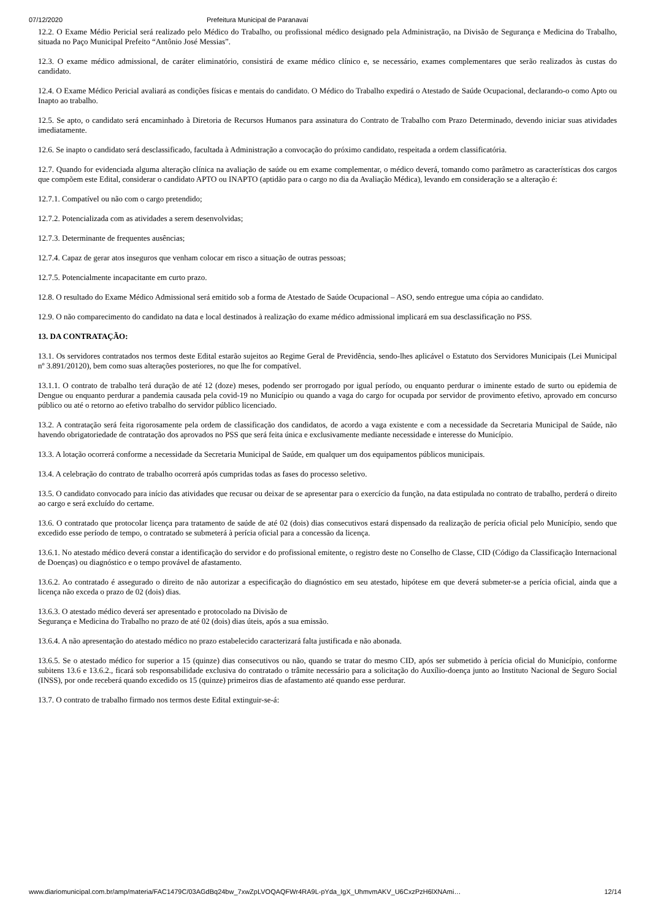07/12/2020 Prefeitura Municipal de Paranavaí
12.2. O Exame Médio Pericial será realizado pelo Médico do Trabalho, ou profissional médico designado pela Administração, na Divisão de Segurança e Medicina do Trabalho, situada no Paço Municipal Prefeito “Antônio José Messias”.
12.3. O exame médico admissional, de caráter eliminatório, consistirá de exame médico clínico e, se necessário, exames complementares que serão realizados às custas do candidato.
12.4. O Exame Médico Pericial avaliará as condições físicas e mentais do candidato. O Médico do Trabalho expedirá o Atestado de Saúde Ocupacional, declarando-o como Apto ou Inapto ao trabalho.
12.5. Se apto, o candidato será encaminhado à Diretoria de Recursos Humanos para assinatura do Contrato de Trabalho com Prazo Determinado, devendo iniciar suas atividades imediatamente.
12.6. Se inapto o candidato será desclassificado, facultada à Administração a convocação do próximo candidato, respeitada a ordem classificatória.
12.7. Quando for evidenciada alguma alteração clínica na avaliação de saúde ou em exame complementar, o médico deverá, tomando como parâmetro as características dos cargos que compõem este Edital, considerar o candidato APTO ou INAPTO (aptidão para o cargo no dia da Avaliação Médica), levando em consideração se a alteração é:
12.7.1. Compatível ou não com o cargo pretendido;
12.7.2. Potencializada com as atividades a serem desenvolvidas;
12.7.3. Determinante de frequentes ausências;
12.7.4. Capaz de gerar atos inseguros que venham colocar em risco a situação de outras pessoas;
12.7.5. Potencialmente incapacitante em curto prazo.
12.8. O resultado do Exame Médico Admissional será emitido sob a forma de Atestado de Saúde Ocupacional – ASO, sendo entregue uma cópia ao candidato.
12.9. O não comparecimento do candidato na data e local destinados à realização do exame médico admissional implicará em sua desclassificação no PSS.
13. DA CONTRATAÇÃO:
13.1. Os servidores contratados nos termos deste Edital estarão sujeitos ao Regime Geral de Previdência, sendo-lhes aplicável o Estatuto dos Servidores Municipais (Lei Municipal nº 3.891/20120), bem como suas alterações posteriores, no que lhe for compatível.
13.1.1. O contrato de trabalho terá duração de até 12 (doze) meses, podendo ser prorrogado por igual período, ou enquanto perdurar o iminente estado de surto ou epidemia de Dengue ou enquanto perdurar a pandemia causada pela covid-19 no Município ou quando a vaga do cargo for ocupada por servidor de provimento efetivo, aprovado em concurso público ou até o retorno ao efetivo trabalho do servidor público licenciado.
13.2. A contratação será feita rigorosamente pela ordem de classificação dos candidatos, de acordo a vaga existente e com a necessidade da Secretaria Municipal de Saúde, não havendo obrigatoriedade de contratação dos aprovados no PSS que será feita única e exclusivamente mediante necessidade e interesse do Município.
13.3. A lotação ocorrerá conforme a necessidade da Secretaria Municipal de Saúde, em qualquer um dos equipamentos públicos municipais.
13.4. A celebração do contrato de trabalho ocorrerá após cumpridas todas as fases do processo seletivo.
13.5. O candidato convocado para início das atividades que recusar ou deixar de se apresentar para o exercício da função, na data estipulada no contrato de trabalho, perderá o direito ao cargo e será excluído do certame.
13.6. O contratado que protocolar licença para tratamento de saúde de até 02 (dois) dias consecutivos estará dispensado da realização de perícia oficial pelo Município, sendo que excedido esse período de tempo, o contratado se submeterá à perícia oficial para a concessão da licença.
13.6.1. No atestado médico deverá constar a identificação do servidor e do profissional emitente, o registro deste no Conselho de Classe, CID (Código da Classificação Internacional de Doenças) ou diagnóstico e o tempo provável de afastamento.
13.6.2. Ao contratado é assegurado o direito de não autorizar a especificação do diagnóstico em seu atestado, hipótese em que deverá submeter-se a perícia oficial, ainda que a licença não exceda o prazo de 02 (dois) dias.
13.6.3. O atestado médico deverá ser apresentado e protocolado na Divisão de
Segurança e Medicina do Trabalho no prazo de até 02 (dois) dias úteis, após a sua emissão.
13.6.4. A não apresentação do atestado médico no prazo estabelecido caracterizará falta justificada e não abonada.
13.6.5. Se o atestado médico for superior a 15 (quinze) dias consecutivos ou não, quando se tratar do mesmo CID, após ser submetido à perícia oficial do Município, conforme subitens 13.6 e 13.6.2., ficará sob responsabilidade exclusiva do contratado o trâmite necessário para a solicitação do Auxílio-doença junto ao Instituto Nacional de Seguro Social (INSS), por onde receberá quando excedido os 15 (quinze) primeiros dias de afastamento até quando esse perdurar.
13.7. O contrato de trabalho firmado nos termos deste Edital extinguir-se-á:
www.diariomunicipal.com.br/amp/materia/FAC1479C/03AGdBq24bw_7xwZpLVOQAQFWr4RA9L-pYda_IgX_UhmvmAKV_U6CxzPzH6lXNAmi… 12/14